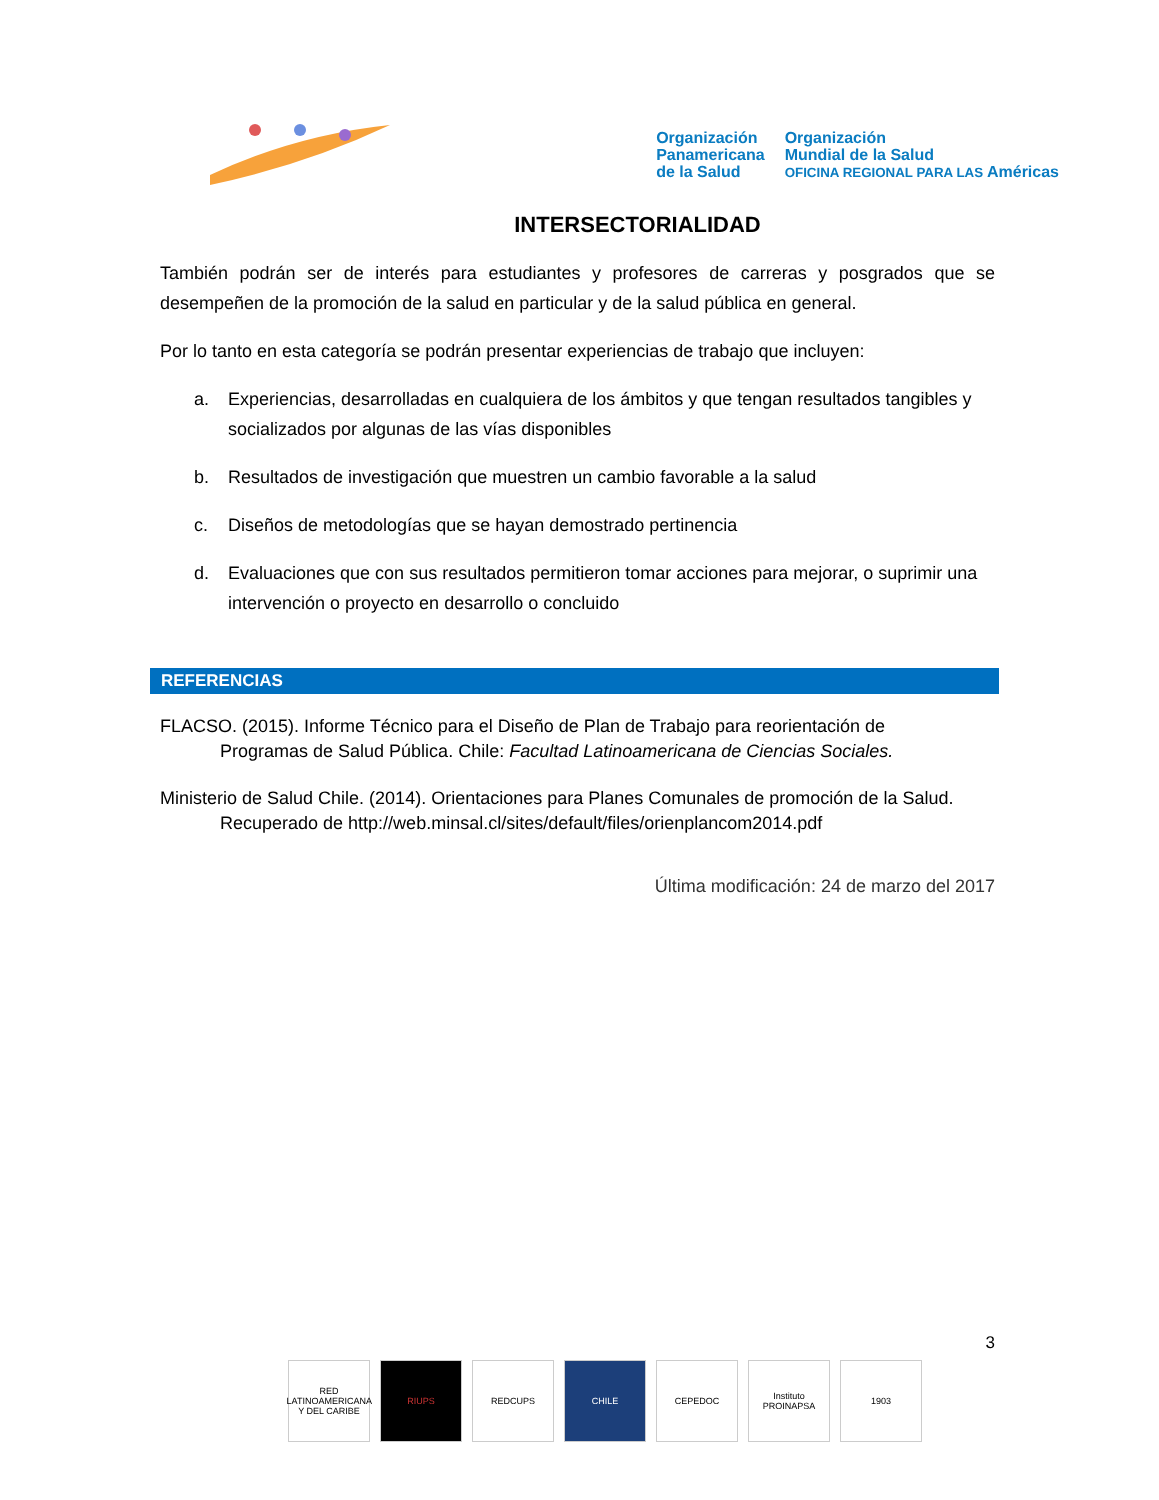Organización
Panamericana
de la Salud
Organización
Mundial de la Salud
OFICINA REGIONAL PARA LAS Américas
INTERSECTORIALIDAD
También podrán ser de interés para estudiantes y profesores de carreras y posgrados que se desempeñen de la promoción de la salud en particular y de la salud pública en general.
Por lo tanto en esta categoría se podrán presentar experiencias de trabajo que incluyen:
a. Experiencias, desarrolladas en cualquiera de los ámbitos y que tengan resultados tangibles y socializados por algunas de las vías disponibles
b. Resultados de investigación que muestren un cambio favorable a la salud
c. Diseños de metodologías que se hayan demostrado pertinencia
d. Evaluaciones que con sus resultados permitieron tomar acciones para mejorar, o suprimir una intervención o proyecto en desarrollo o concluido
REFERENCIAS
FLACSO. (2015). Informe Técnico para el Diseño de Plan de Trabajo para reorientación de
Programas de Salud Pública. Chile: Facultad Latinoamericana de Ciencias Sociales.
Ministerio de Salud Chile. (2014). Orientaciones para Planes Comunales de promoción de la Salud.
Recuperado de http://web.minsal.cl/sites/default/files/orienplancom2014.pdf
Última modificación: 24 de marzo del 2017
3
RED LATINOAMERICANA Y DEL CARIBE
RIUPS REDCUPS CHILE CEPEDOC Instituto PROINAPSA
1903